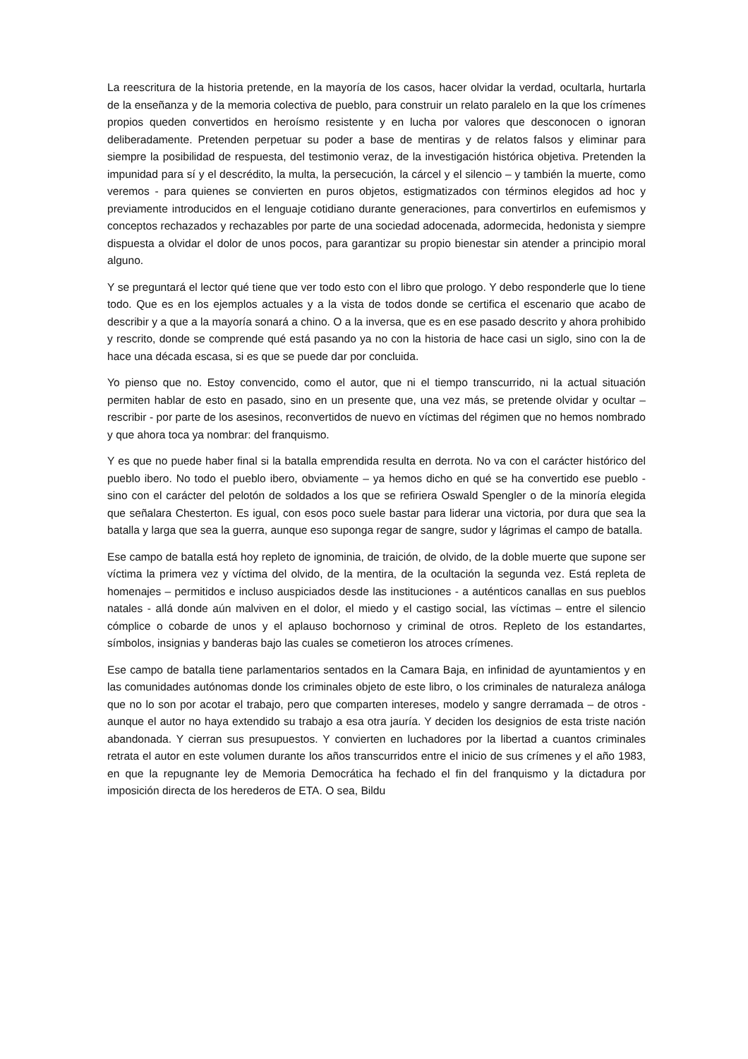La reescritura de la historia pretende, en la mayoría de los casos, hacer olvidar la verdad, ocultarla, hurtarla de la enseñanza y de la memoria colectiva de pueblo, para construir un relato paralelo en la que los crímenes propios queden convertidos en heroísmo resistente y en lucha por valores que desconocen o ignoran deliberadamente. Pretenden perpetuar su poder a base de mentiras y de relatos falsos y eliminar para siempre la posibilidad de respuesta, del testimonio veraz, de la investigación histórica objetiva. Pretenden la impunidad para sí y el descrédito, la multa, la persecución, la cárcel y el silencio – y también la muerte, como veremos - para quienes se convierten en puros objetos, estigmatizados con términos elegidos ad hoc y previamente introducidos en el lenguaje cotidiano durante generaciones, para convertirlos en eufemismos y conceptos rechazados y rechazables por parte de una sociedad adocenada, adormecida, hedonista y siempre dispuesta a olvidar el dolor de unos pocos, para garantizar su propio bienestar sin atender a principio moral alguno.
Y se preguntará el lector qué tiene que ver todo esto con el libro que prologo. Y debo responderle que lo tiene todo. Que es en los ejemplos actuales y a la vista de todos donde se certifica el escenario que acabo de describir y a que a la mayoría sonará a chino. O a la inversa, que es en ese pasado descrito y ahora prohibido y rescrito, donde se comprende qué está pasando ya no con la historia de hace casi un siglo, sino con la de hace una década escasa, si es que se puede dar por concluida.
Yo pienso que no. Estoy convencido, como el autor, que ni el tiempo transcurrido, ni la actual situación permiten hablar de esto en pasado, sino en un presente que, una vez más, se pretende olvidar y ocultar – rescribir - por parte de los asesinos, reconvertidos de nuevo en víctimas del régimen que no hemos nombrado y que ahora toca ya nombrar: del franquismo.
Y es que no puede haber final si la batalla emprendida resulta en derrota. No va con el carácter histórico del pueblo ibero. No todo el pueblo ibero, obviamente – ya hemos dicho en qué se ha convertido ese pueblo - sino con el carácter del pelotón de soldados a los que se refiriera Oswald Spengler o de la minoría elegida que señalara Chesterton. Es igual, con esos poco suele bastar para liderar una victoria, por dura que sea la batalla y larga que sea la guerra, aunque eso suponga regar de sangre, sudor y lágrimas el campo de batalla.
Ese campo de batalla está hoy repleto de ignominia, de traición, de olvido, de la doble muerte que supone ser víctima la primera vez y víctima del olvido, de la mentira, de la ocultación la segunda vez. Está repleta de homenajes – permitidos e incluso auspiciados desde las instituciones - a auténticos canallas en sus pueblos natales - allá donde aún malviven en el dolor, el miedo y el castigo social, las víctimas – entre el silencio cómplice o cobarde de unos y el aplauso bochornoso y criminal de otros. Repleto de los estandartes, símbolos, insignias y banderas bajo las cuales se cometieron los atroces crímenes.
Ese campo de batalla tiene parlamentarios sentados en la Camara Baja, en infinidad de ayuntamientos y en las comunidades autónomas donde los criminales objeto de este libro, o los criminales de naturaleza análoga que no lo son por acotar el trabajo, pero que comparten intereses, modelo y sangre derramada – de otros - aunque el autor no haya extendido su trabajo a esa otra jauría. Y deciden los designios de esta triste nación abandonada. Y cierran sus presupuestos. Y convierten en luchadores por la libertad a cuantos criminales retrata el autor en este volumen durante los años transcurridos entre el inicio de sus crímenes y el año 1983, en que la repugnante ley de Memoria Democrática ha fechado el fin del franquismo y la dictadura por imposición directa de los herederos de ETA. O sea, Bildu